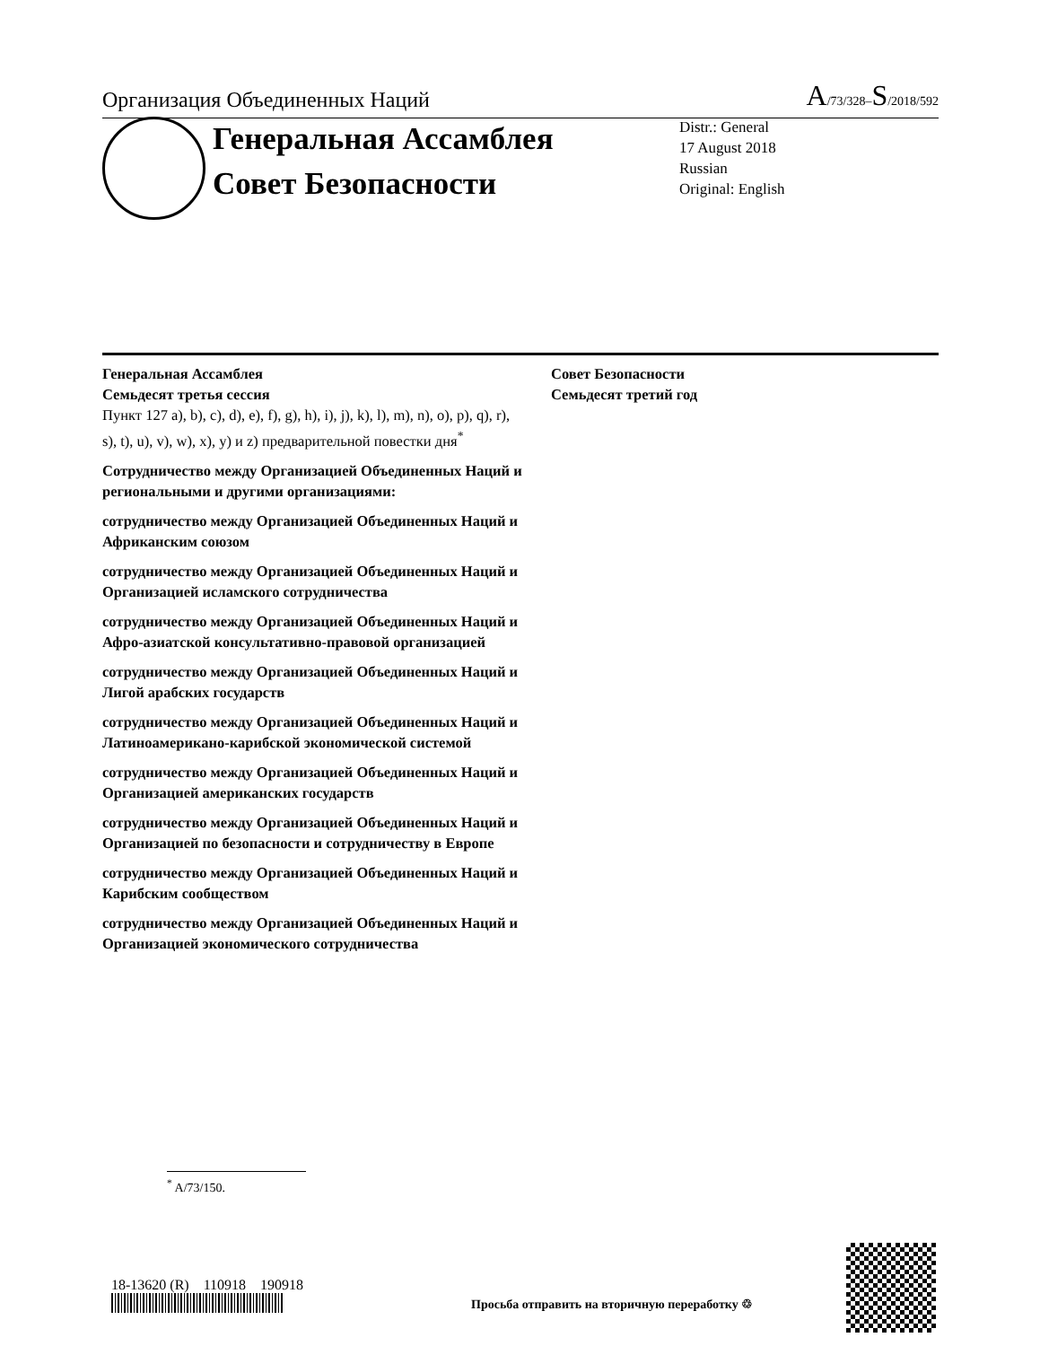Организация Объединенных Наций A/73/328–S/2018/592
Генеральная Ассамблея
Совет Безопасности
Distr.: General
17 August 2018
Russian
Original: English
Генеральная Ассамблея
Семьдесят третья сессия
Пункт 127 a), b), c), d), e), f), g), h), i), j), k), l), m), n), o), p), q), r), s), t), u), v), w), x), y) и z) предварительной повестки дня<sup>*</sup>
Сотрудничество между Организацией Объединенных Наций и региональными и другими организациями:
сотрудничество между Организацией Объединенных Наций и Африканским союзом
сотрудничество между Организацией Объединенных Наций и Организацией исламского сотрудничества
сотрудничество между Организацией Объединенных Наций и Афро-азиатской консультативно-правовой организацией
сотрудничество между Организацией Объединенных Наций и Лигой арабских государств
сотрудничество между Организацией Объединенных Наций и Латиноамерикано-карибской экономической системой
сотрудничество между Организацией Объединенных Наций и Организацией американских государств
сотрудничество между Организацией Объединенных Наций и Организацией по безопасности и сотрудничеству в Европе
сотрудничество между Организацией Объединенных Наций и Карибским сообществом
сотрудничество между Организацией Объединенных Наций и Организацией экономического сотрудничества
Совет Безопасности
Семьдесят третий год
<sup>*</sup> A/73/150.
18-13620 (R) 110918 190918
Просьба отправить на вторичную переработку ♲